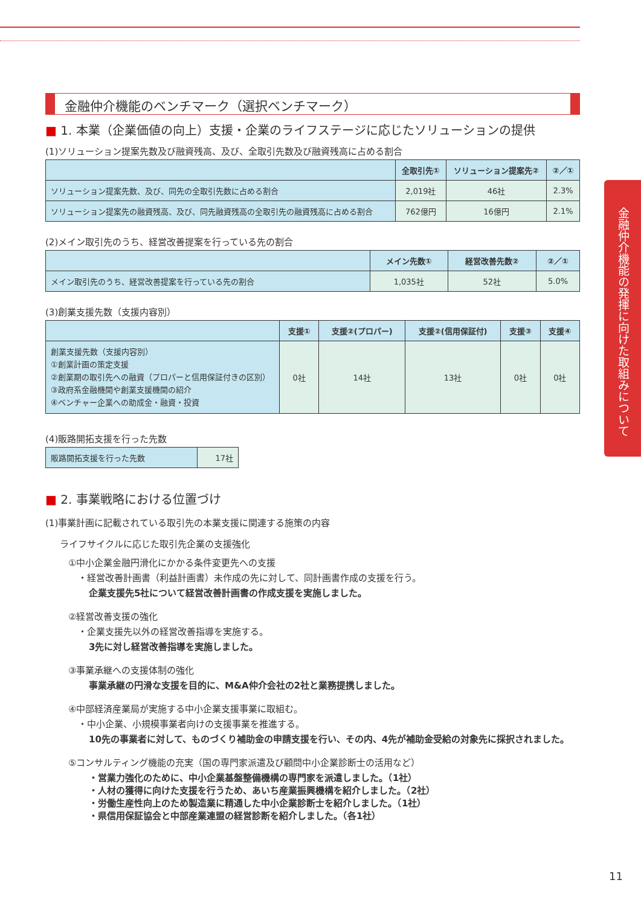金融仲介機能のベンチマーク（選択ベンチマーク）
■ 1. 本業（企業価値の向上）支援・企業のライフステージに応じたソリューションの提供
(1)ソリューション提案先数及び融資残高、及び、全取引先数及び融資残高に占める割合
| | 全取引先① | ソリューション提案先② | ②／① |
| --- | --- | --- | --- |
| ソリューション提案先数、及び、同先の全取引先数に占める割合 | 2,019社 | 46社 | 2.3% |
| ソリューション提案先の融資残高、及び、同先融資残高の全取引先の融資残高に占める割合 | 762億円 | 16億円 | 2.1% |
(2)メイン取引先のうち、経営改善提案を行っている先の割合
| | メイン先数① | 経営改善先数② | ②／① |
| --- | --- | --- | --- |
| メイン取引先のうち、経営改善提案を行っている先の割合 | 1,035社 | 52社 | 5.0% |
(3)創業支援先数（支援内容別）
| | 支援① | 支援②(プロパー) | 支援②(信用保証付) | 支援③ | 支援④ |
| --- | --- | --- | --- | --- | --- |
| 創業支援先数（支援内容別） ①創業計画の策定支援 ②創業期の取引先への融資（プロパーと信用保証付きの区別） ③政府系金融機関や創業支援機関の紹介 ④ベンチャー企業への助成金・融資・投資 | 0社 | 14社 | 13社 | 0社 | 0社 |
(4)販路開拓支援を行った先数
| 販路開拓支援を行った先数 | 17社 |
■ 2. 事業戦略における位置づけ
(1)事業計画に記載されている取引先の本業支援に関連する施策の内容
ライフサイクルに応じた取引先企業の支援強化
①中小企業金融円滑化にかかる条件変更先への支援
・経営改善計画書（利益計画書）未作成の先に対して、同計画書作成の支援を行う。
企業支援先5社について経営改善計画書の作成支援を実施しました。
②経営改善支援の強化
・企業支援先以外の経営改善指導を実施する。
3先に対し経営改善指導を実施しました。
③事業承継への支援体制の強化
事業承継の円滑な支援を目的に、M&A仲介会社の2社と業務提携しました。
④中部経済産業局が実施する中小企業支援事業に取組む。
・中小企業、小規模事業者向けの支援事業を推進する。
10先の事業者に対して、ものづくり補助金の申請支援を行い、その内、4先が補助金受給の対象先に採択されました。
⑤コンサルティング機能の充実（国の専門家派遣及び顧問中小企業診断士の活用など）
・営業力強化のために、中小企業基盤整備機構の専門家を派遣しました。（1社）
・人材の獲得に向けた支援を行うため、あいち産業振興機構を紹介しました。（2社）
・労働生産性向上のため製造業に精通した中小企業診断士を紹介しました。（1社）
・県信用保証協会と中部産業連盟の経営診断を紹介しました。（各1社）
金融仲介機能の発揮に向けた取組みについて
11